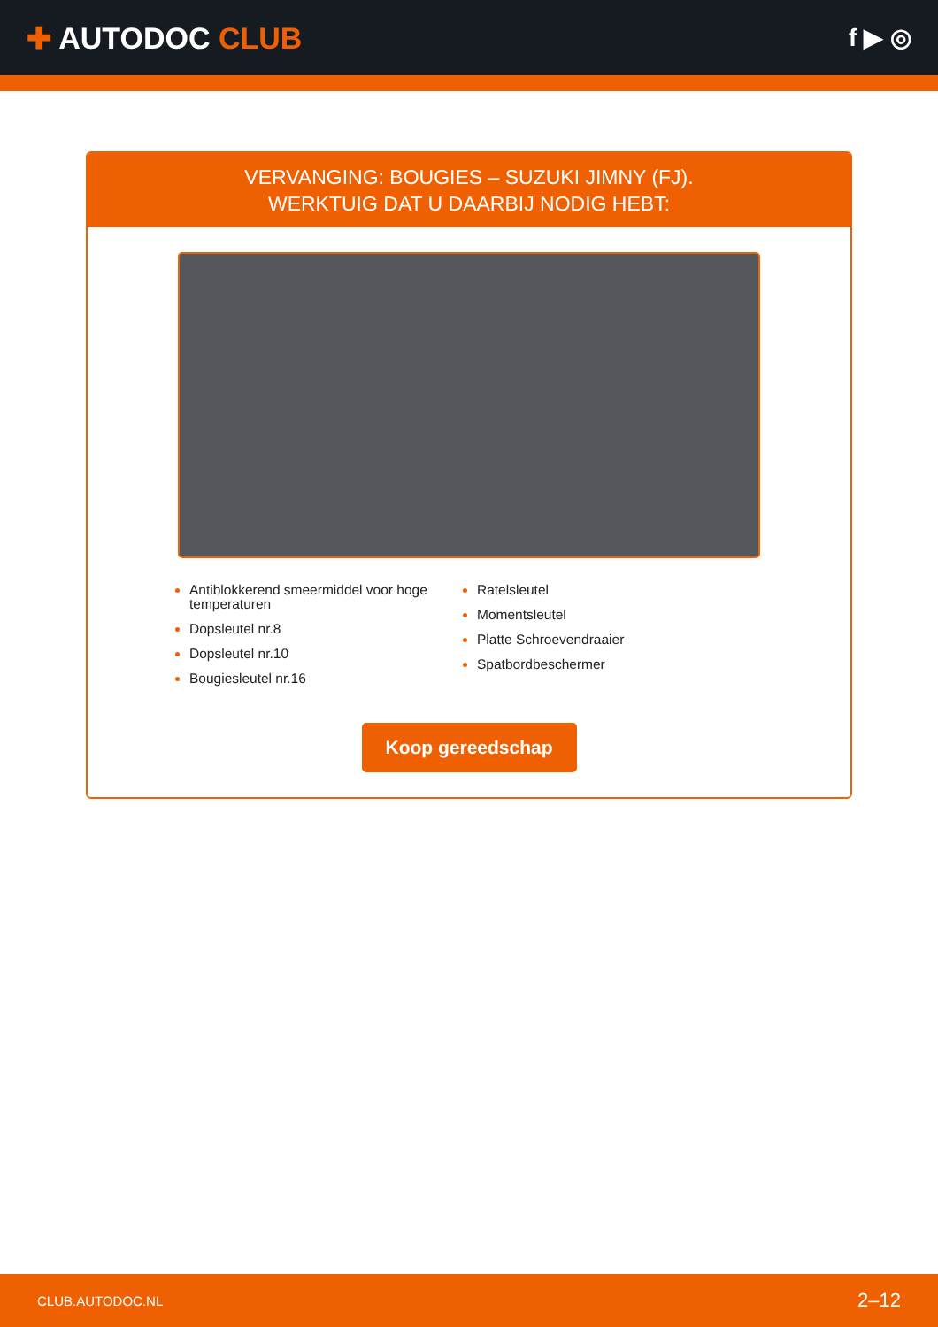✚ AUTODOC CLUB
f ▶ ◎
VERVANGING: BOUGIES – SUZUKI JIMNY (FJ).
WERKTUIG DAT U DAARBIJ NODIG HEBT:
Antiblokkerend smeermiddel voor hoge temperaturen
Dopsleutel nr.8
Dopsleutel nr.10
Bougiesleutel nr.16
Ratelsleutel
Momentsleutel
Platte Schroevendraaier
Spatbordbeschermer
Koop gereedschap
CLUB.AUTODOC.NL 2–12